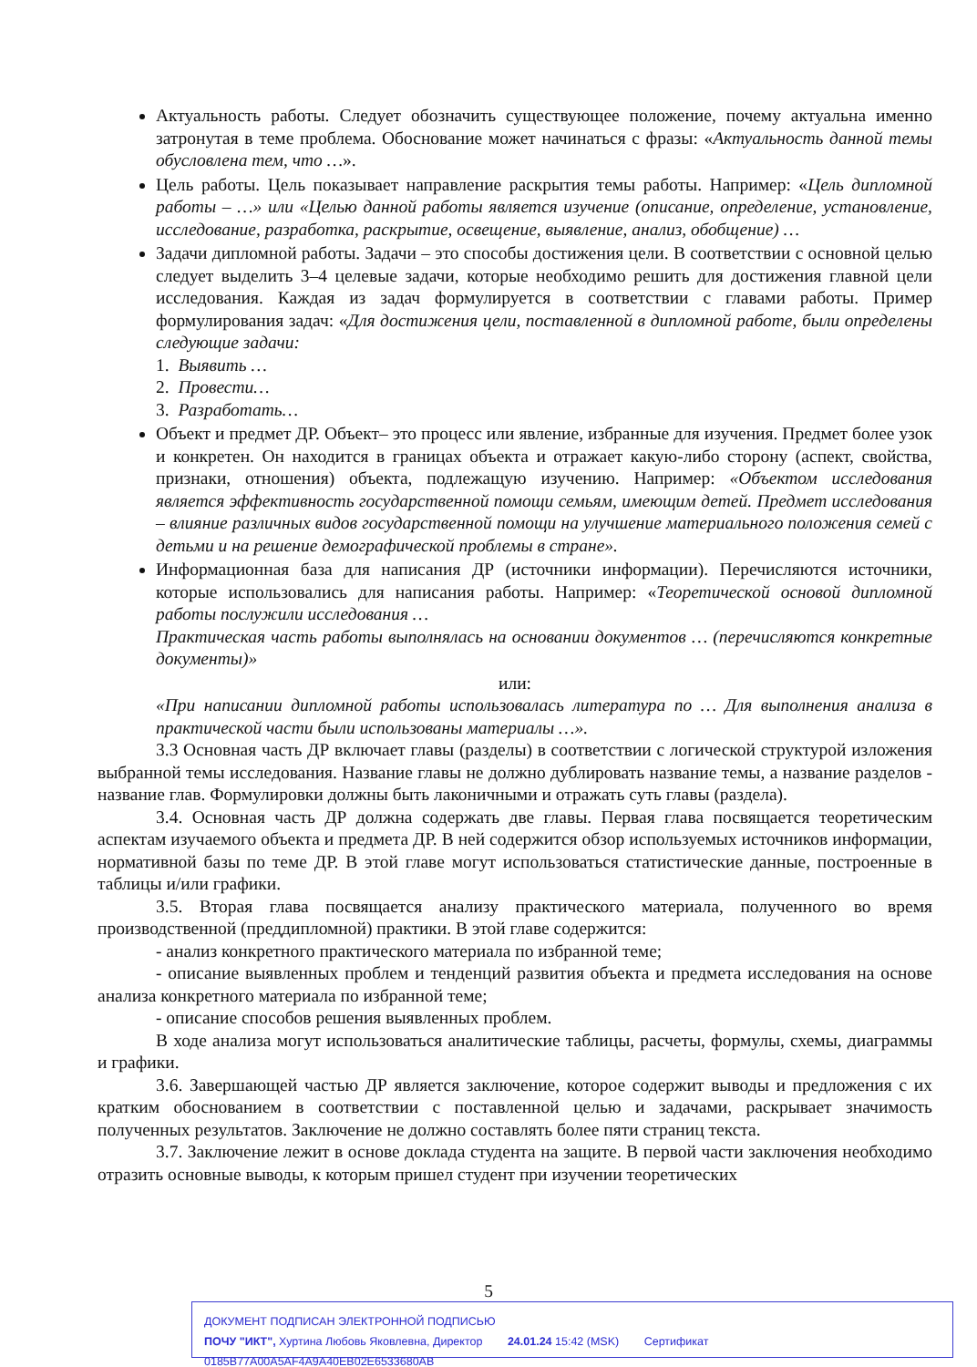Актуальность работы. Следует обозначить существующее положение, почему актуальна именно затронутая в теме проблема. Обоснование может начинаться с фразы: «Актуальность данной темы обусловлена тем, что …».
Цель работы. Цель показывает направление раскрытия темы работы. Например: «Цель дипломной работы – …» или «Целью данной работы является изучение (описание, определение, установление, исследование, разработка, раскрытие, освещение, выявление, анализ, обобщение) …
Задачи дипломной работы. Задачи – это способы достижения цели. В соответствии с основной целью следует выделить 3–4 целевые задачи, которые необходимо решить для достижения главной цели исследования. Каждая из задач формулируется в соответствии с главами работы. Пример формулирования задач: «Для достижения цели, поставленной в дипломной работе, были определены следующие задачи:
1. Выявить …
2. Провести…
3. Разработать…
Объект и предмет ДР. Объект– это процесс или явление, избранные для изучения. Предмет более узок и конкретен. Он находится в границах объекта и отражает какую-либо сторону (аспект, свойства, признаки, отношения) объекта, подлежащую изучению. Например: «Объектом исследования является эффективность государственной помощи семьям, имеющим детей. Предмет исследования – влияние различных видов государственной помощи на улучшение материального положения семей с детьми и на решение демографической проблемы в стране».
Информационная база для написания ДР (источники информации). Перечисляются источники, которые использовались для написания работы. Например: «Теоретической основой дипломной работы послужили исследования …
Практическая часть работы выполнялась на основании документов … (перечисляются конкретные документы)»
или:
«При написании дипломной работы использовалась литература по … Для выполнения анализа в практической части были использованы материалы …».
3.3 Основная часть ДР включает главы (разделы) в соответствии с логической структурой изложения выбранной темы исследования. Название главы не должно дублировать название темы, а название разделов - название глав. Формулировки должны быть лаконичными и отражать суть главы (раздела).
3.4. Основная часть ДР должна содержать две главы. Первая глава посвящается теоретическим аспектам изучаемого объекта и предмета ДР. В ней содержится обзор используемых источников информации, нормативной базы по теме ДР. В этой главе могут использоваться статистические данные, построенные в таблицы и/или графики.
3.5. Вторая глава посвящается анализу практического материала, полученного во время производственной (преддипломной) практики. В этой главе содержится:
- анализ конкретного практического материала по избранной теме;
- описание выявленных проблем и тенденций развития объекта и предмета исследования на основе анализа конкретного материала по избранной теме;
- описание способов решения выявленных проблем.
В ходе анализа могут использоваться аналитические таблицы, расчеты, формулы, схемы, диаграммы и графики.
3.6. Завершающей частью ДР является заключение, которое содержит выводы и предложения с их кратким обоснованием в соответствии с поставленной целью и задачами, раскрывает значимость полученных результатов. Заключение не должно составлять более пяти страниц текста.
3.7. Заключение лежит в основе доклада студента на защите. В первой части заключения необходимо отразить основные выводы, к которым пришел студент при изучении теоретических
5
ДОКУМЕНТ ПОДПИСАН ЭЛЕКТРОННОЙ ПОДПИСЬЮ
ПОЧУ "ИКТ", Хуртина Любовь Яковлевна, Директор 24.01.24 15:42 (MSK) Сертификат 0185B77A00A5AF4A9A40EB02E6533680AB